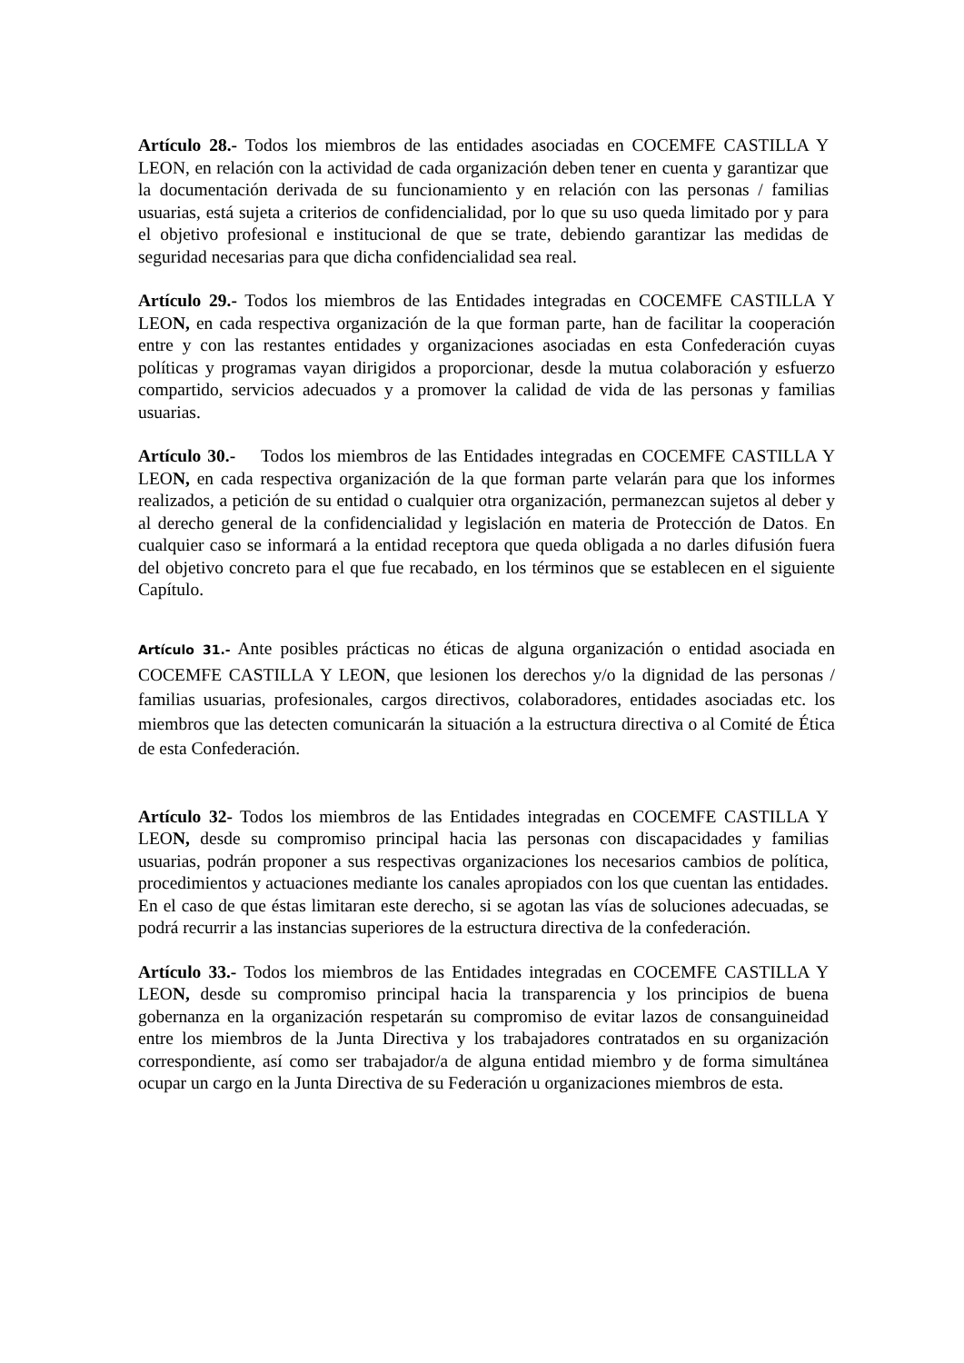Artículo 28.- Todos los miembros de las entidades asociadas en COCEMFE CASTILLA Y LEON, en relación con la actividad de cada organización deben tener en cuenta y garantizar que la documentación derivada de su funcionamiento y en relación con las personas / familias usuarias, está sujeta a criterios de confidencialidad, por lo que su uso queda limitado por y para el objetivo profesional e institucional de que se trate, debiendo garantizar las medidas de seguridad necesarias para que dicha confidencialidad sea real.
Artículo 29.- Todos los miembros de las Entidades integradas en COCEMFE CASTILLA Y LEON, en cada respectiva organización de la que forman parte, han de facilitar la cooperación entre y con las restantes entidades y organizaciones asociadas en esta Confederación cuyas políticas y programas vayan dirigidos a proporcionar, desde la mutua colaboración y esfuerzo compartido, servicios adecuados y a promover la calidad de vida de las personas y familias usuarias.
Artículo 30.- Todos los miembros de las Entidades integradas en COCEMFE CASTILLA Y LEON, en cada respectiva organización de la que forman parte velarán para que los informes realizados, a petición de su entidad o cualquier otra organización, permanezcan sujetos al deber y al derecho general de la confidencialidad y legislación en materia de Protección de Datos. En cualquier caso se informará a la entidad receptora que queda obligada a no darles difusión fuera del objetivo concreto para el que fue recabado, en los términos que se establecen en el siguiente Capítulo.
Artículo 31.- Ante posibles prácticas no éticas de alguna organización o entidad asociada en COCEMFE CASTILLA Y LEON, que lesionen los derechos y/o la dignidad de las personas / familias usuarias, profesionales, cargos directivos, colaboradores, entidades asociadas etc. los miembros que las detecten comunicarán la situación a la estructura directiva o al Comité de Ética de esta Confederación.
Artículo 32- Todos los miembros de las Entidades integradas en COCEMFE CASTILLA Y LEON, desde su compromiso principal hacia las personas con discapacidades y familias usuarias, podrán proponer a sus respectivas organizaciones los necesarios cambios de política, procedimientos y actuaciones mediante los canales apropiados con los que cuentan las entidades. En el caso de que éstas limitaran este derecho, si se agotan las vías de soluciones adecuadas, se podrá recurrir a las instancias superiores de la estructura directiva de la confederación.
Artículo 33.- Todos los miembros de las Entidades integradas en COCEMFE CASTILLA Y LEON, desde su compromiso principal hacia la transparencia y los principios de buena gobernanza en la organización respetarán su compromiso de evitar lazos de consanguineidad entre los miembros de la Junta Directiva y los trabajadores contratados en su organización correspondiente, así como ser trabajador/a de alguna entidad miembro y de forma simultánea ocupar un cargo en la Junta Directiva de su Federación u organizaciones miembros de esta.